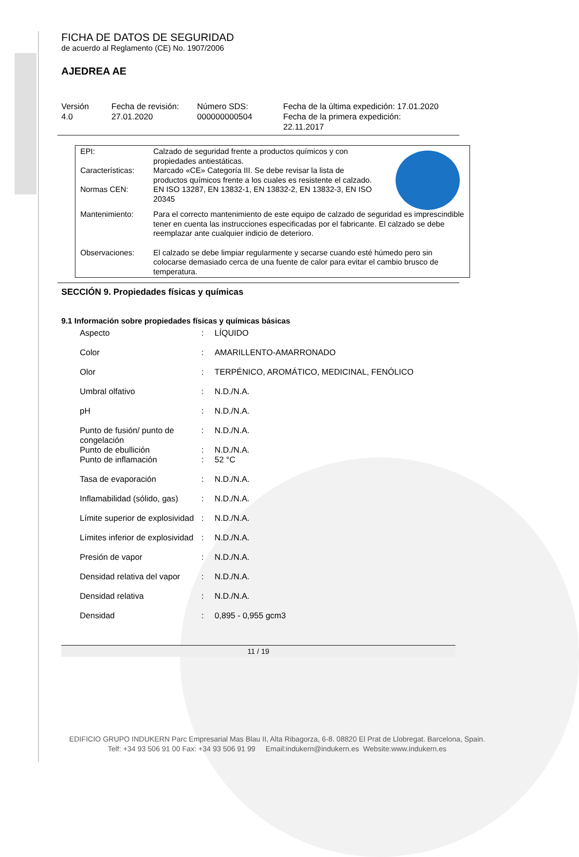FICHA DE DATOS DE SEGURIDAD
de acuerdo al Reglamento (CE) No. 1907/2006
AJEDREA AE
Versión
4.0
Fecha de revisión:
27.01.2020
Número SDS:
000000000504
Fecha de la última expedición: 17.01.2020
Fecha de la primera expedición:
22.11.2017
| EPI: | Calzado de seguridad frente a productos químicos y con propiedades antiestáticas. |
| Características: | Marcado «CE» Categoría III. Se debe revisar la lista de productos químicos frente a los cuales es resistente el calzado. |
| Normas CEN: | EN ISO 13287, EN 13832-1, EN 13832-2, EN 13832-3, EN ISO 20345 |
| Mantenimiento: | Para el correcto mantenimiento de este equipo de calzado de seguridad es imprescindible tener en cuenta las instrucciones especificadas por el fabricante. El calzado se debe reemplazar ante cualquier indicio de deterioro. |
| Observaciones: | El calzado se debe limpiar regularmente y secarse cuando esté húmedo pero sin colocarse demasiado cerca de una fuente de calor para evitar el cambio brusco de temperatura. |
SECCIÓN 9. Propiedades físicas y químicas
9.1 Información sobre propiedades físicas y químicas básicas
| Aspecto | : | LÍQUIDO |
| Color | : | AMARILLENTO-AMARRONADO |
| Olor | : | TERPÉNICO, AROMÁTICO, MEDICINAL, FENÓLICO |
| Umbral olfativo | : | N.D./N.A. |
| pH | : | N.D./N.A. |
| Punto de fusión/ punto de congelación | : | N.D./N.A. |
| Punto de ebullición | : | N.D./N.A. |
| Punto de inflamación | : | 52 °C |
| Tasa de evaporación | : | N.D./N.A. |
| Inflamabilidad (sólido, gas) | : | N.D./N.A. |
| Límite superior de explosividad | : | N.D./N.A. |
| Límites inferior de explosividad | : | N.D./N.A. |
| Presión de vapor | : | N.D./N.A. |
| Densidad relativa del vapor | : | N.D./N.A. |
| Densidad relativa | : | N.D./N.A. |
| Densidad | : | 0,895 - 0,955 gcm3 |
11 / 19
EDIFICIO GRUPO INDUKERN Parc Empresarial Mas Blau II, Alta Ribagorza, 6-8. 08820 El Prat de Llobregat. Barcelona, Spain.
Telf: +34 93 506 91 00 Fax: +34 93 506 91 99 Email:indukern@indukern.es Website:www.indukern.es